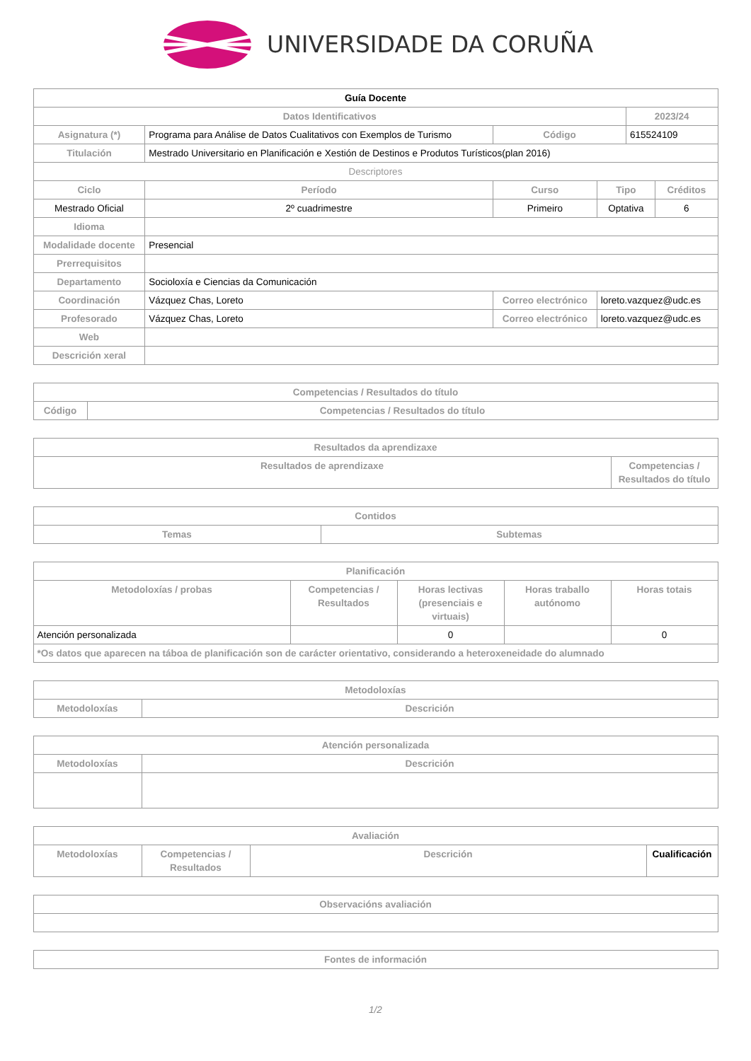UNIVERSIDADE DA CORUÑA
| Guía Docente | | | | | | | |
| --- | --- | --- | --- | --- | --- | --- | --- |
| Datos Identificativos | | | | | | 2023/24 | |
| Asignatura (*) | Programa para Análise de Datos Cualitativos con Exemplos de Turismo | | | Código | | 615524109 | |
| Titulación | Mestrado Universitario en Planificación e Xestión de Destinos e Produtos Turísticos(plan 2016) | | | | | | |
| Descriptores | | | | | | | |
| Ciclo | | Período | Curso | | Tipo | | Créditos |
| Mestrado Oficial | | 2º cuadrimestre | Primeiro | | Optativa | | 6 |
| Idioma | | | | | | | |
| Modalidade docente | Presencial | | | | | | |
| Prerrequisitos | | | | | | | |
| Departamento | Socioloxía e Ciencias da Comunicación | | | | | | |
| Coordinación | Vázquez Chas, Loreto | | | Correo electrónico | loreto.vazquez@udc.es | | |
| Profesorado | Vázquez Chas, Loreto | | | Correo electrónico | loreto.vazquez@udc.es | | |
| Web | | | | | | | |
| Descrición xeral | | | | | | | |
| Competencias / Resultados do título | |
| --- | --- |
| Código | Competencias / Resultados do título |
| Resultados da aprendizaxe | |
| --- | --- |
| Resultados de aprendizaxe | Competencias / Resultados do título |
| Contidos | |
| --- | --- |
| Temas | Subtemas |
| Planificación | | | | |
| --- | --- | --- | --- | --- |
| Metodoloxías / probas | Competencias / Resultados | Horas lectivas (presenciais e virtuais) | Horas traballo autónomo | Horas totais |
| Atención personalizada | | 0 | | 0 |
| *Os datos que aparecen na táboa de planificación son de carácter orientativo, considerando a heteroxeneidade do alumnado | | | | |
| Metodoloxías | |
| --- | --- |
| Metodoloxías | Descrición |
| Atención personalizada | |
| --- | --- |
| Metodoloxías | Descrición |
| Avaliación | | | |
| --- | --- | --- | --- |
| Metodoloxías | Competencias / Resultados | Descrición | Cualificación |
| Observacións avaliación |
| --- |
| Fontes de información |
| --- |
1/2